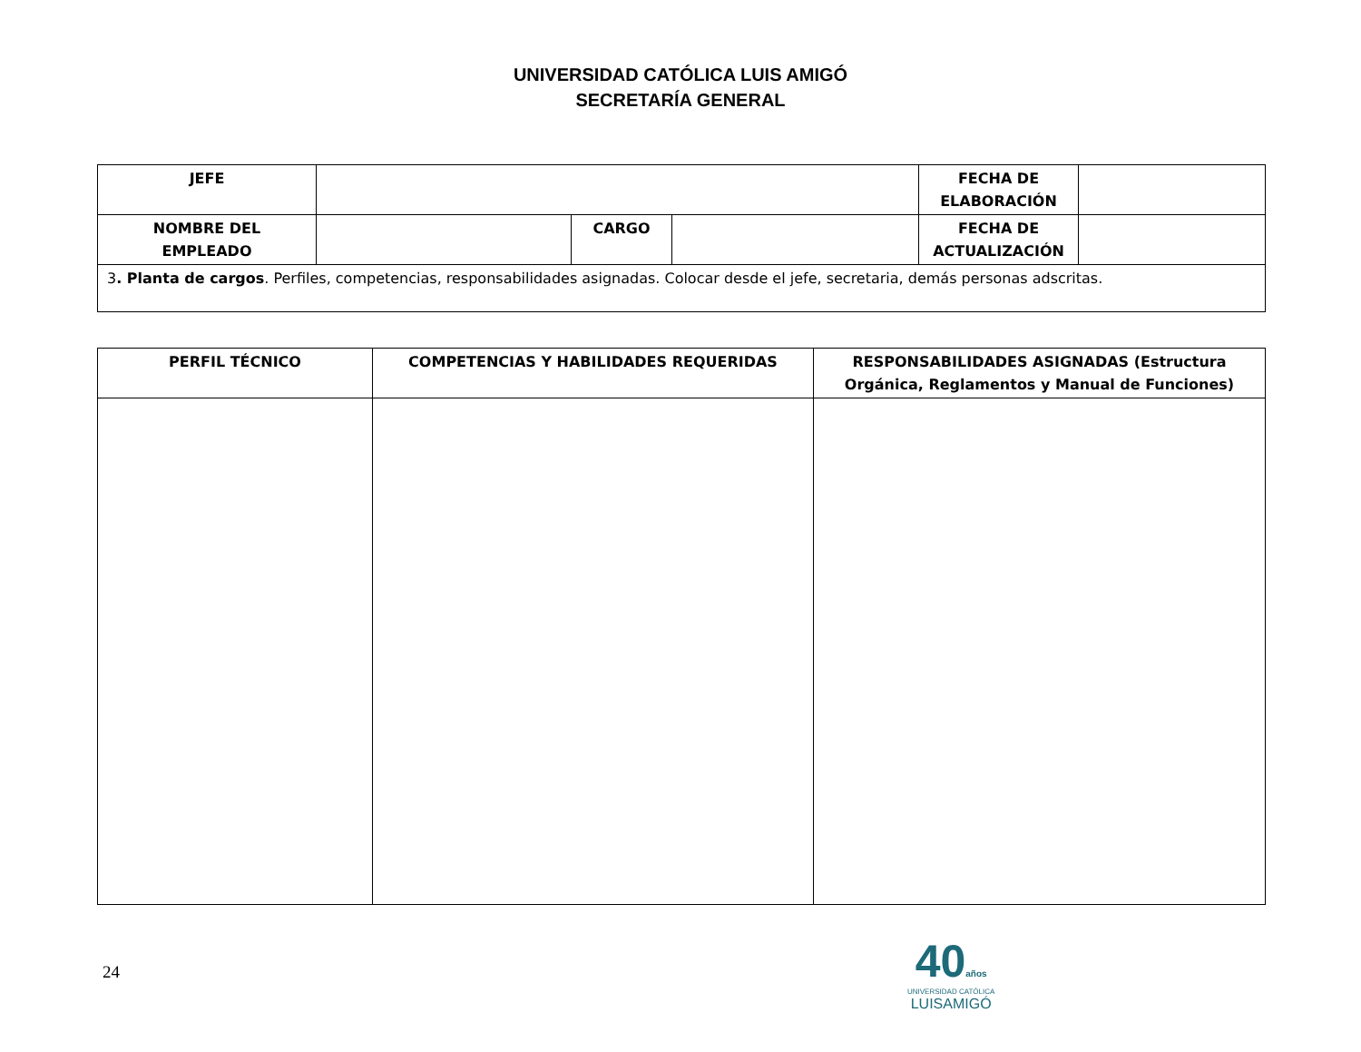UNIVERSIDAD CATÓLICA LUIS AMIGÓ
SECRETARÍA GENERAL
| JEFE | | | | FECHA DE ELABORACIÓN | |
| NOMBRE DEL EMPLEADO | | CARGO | | FECHA DE ACTUALIZACIÓN | |
| 3 . Planta de cargos . Perfiles, competencias, responsabilidades asignadas. Colocar desde el jefe, secretaria, demás personas adscritas. | | | | | |
| PERFIL TÉCNICO | COMPETENCIAS Y HABILIDADES REQUERIDAS | RESPONSABILIDADES ASIGNADAS (Estructura Orgánica, Reglamentos y Manual de Funciones) |
| --- | --- | --- |
24
40años
UNIVERSIDAD CATÓLICA
LUISAMIGÓ